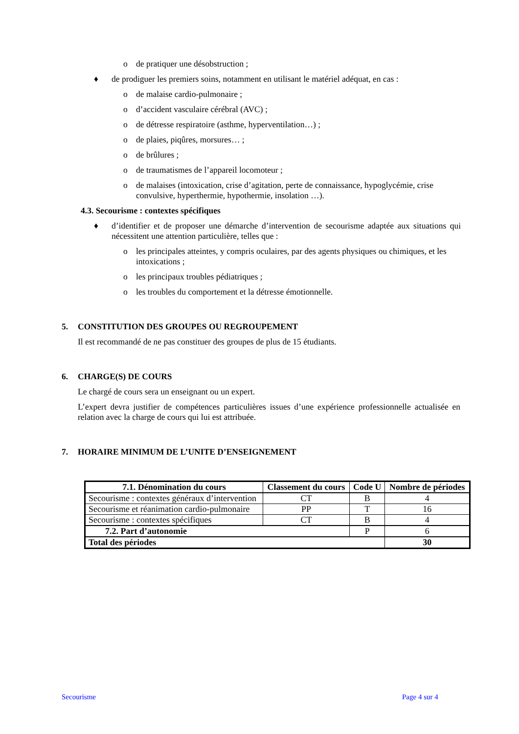o de pratiquer une désobstruction ;
♦ de prodiguer les premiers soins, notamment en utilisant le matériel adéquat, en cas :
o de malaise cardio-pulmonaire ;
o d’accident vasculaire cérébral (AVC) ;
o de détresse respiratoire (asthme, hyperventilation…) ;
o de plaies, piqûres, morsures… ;
o de brûlures ;
o de traumatismes de l’appareil locomoteur ;
o de malaises (intoxication, crise d’agitation, perte de connaissance, hypoglycémie, crise convulsive, hyperthermie, hypothermie, insolation …).
4.3. Secourisme : contextes spécifiques
♦ d’identifier et de proposer une démarche d’intervention de secourisme adaptée aux situations qui nécessitent une attention particulière, telles que :
o les principales atteintes, y compris oculaires, par des agents physiques ou chimiques, et les intoxications ;
o les principaux troubles pédiatriques ;
o les troubles du comportement et la détresse émotionnelle.
5. CONSTITUTION DES GROUPES OU REGROUPEMENT
Il est recommandé de ne pas constituer des groupes de plus de 15 étudiants.
6. CHARGE(S) DE COURS
Le chargé de cours sera un enseignant ou un expert.
L’expert devra justifier de compétences particulières issues d’une expérience professionnelle actualisée en relation avec la charge de cours qui lui est attribuée.
7. HORAIRE MINIMUM DE L’UNITE D’ENSEIGNEMENT
| 7.1. Dénomination du cours | Classement du cours | Code U | Nombre de périodes |
| --- | --- | --- | --- |
| Secourisme : contextes généraux d’intervention | CT | B | 4 |
| Secourisme et réanimation cardio-pulmonaire | PP | T | 16 |
| Secourisme : contextes spécifiques | CT | B | 4 |
| 7.2. Part d’autonomie | | P | 6 |
| Total des périodes | | | 30 |
Secourisme Page 4 sur 4